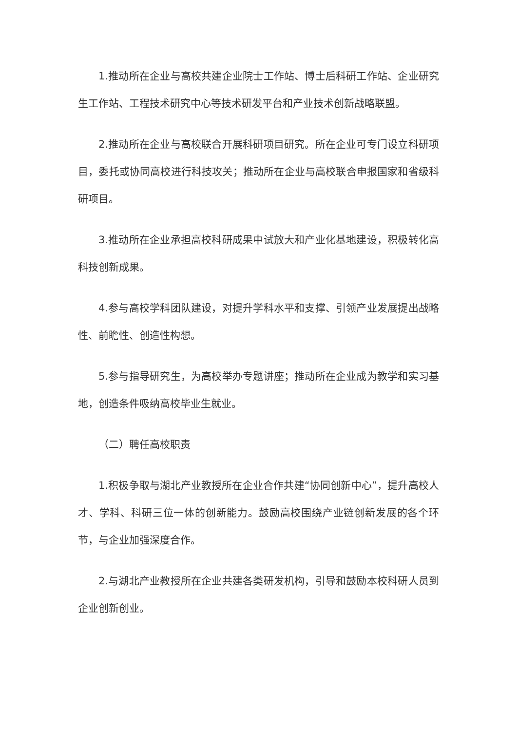1.推动所在企业与高校共建企业院士工作站、博士后科研工作站、企业研究生工作站、工程技术研究中心等技术研发平台和产业技术创新战略联盟。
2.推动所在企业与高校联合开展科研项目研究。所在企业可专门设立科研项目，委托或协同高校进行科技攻关；推动所在企业与高校联合申报国家和省级科研项目。
3.推动所在企业承担高校科研成果中试放大和产业化基地建设，积极转化高科技创新成果。
4.参与高校学科团队建设，对提升学科水平和支撑、引领产业发展提出战略性、前瞻性、创造性构想。
5.参与指导研究生，为高校举办专题讲座；推动所在企业成为教学和实习基地，创造条件吸纳高校毕业生就业。
（二）聘任高校职责
1.积极争取与湖北产业教授所在企业合作共建“协同创新中心”，提升高校人才、学科、科研三位一体的创新能力。鼓励高校围绕产业链创新发展的各个环节，与企业加强深度合作。
2.与湖北产业教授所在企业共建各类研发机构，引导和鼓励本校科研人员到企业创新创业。